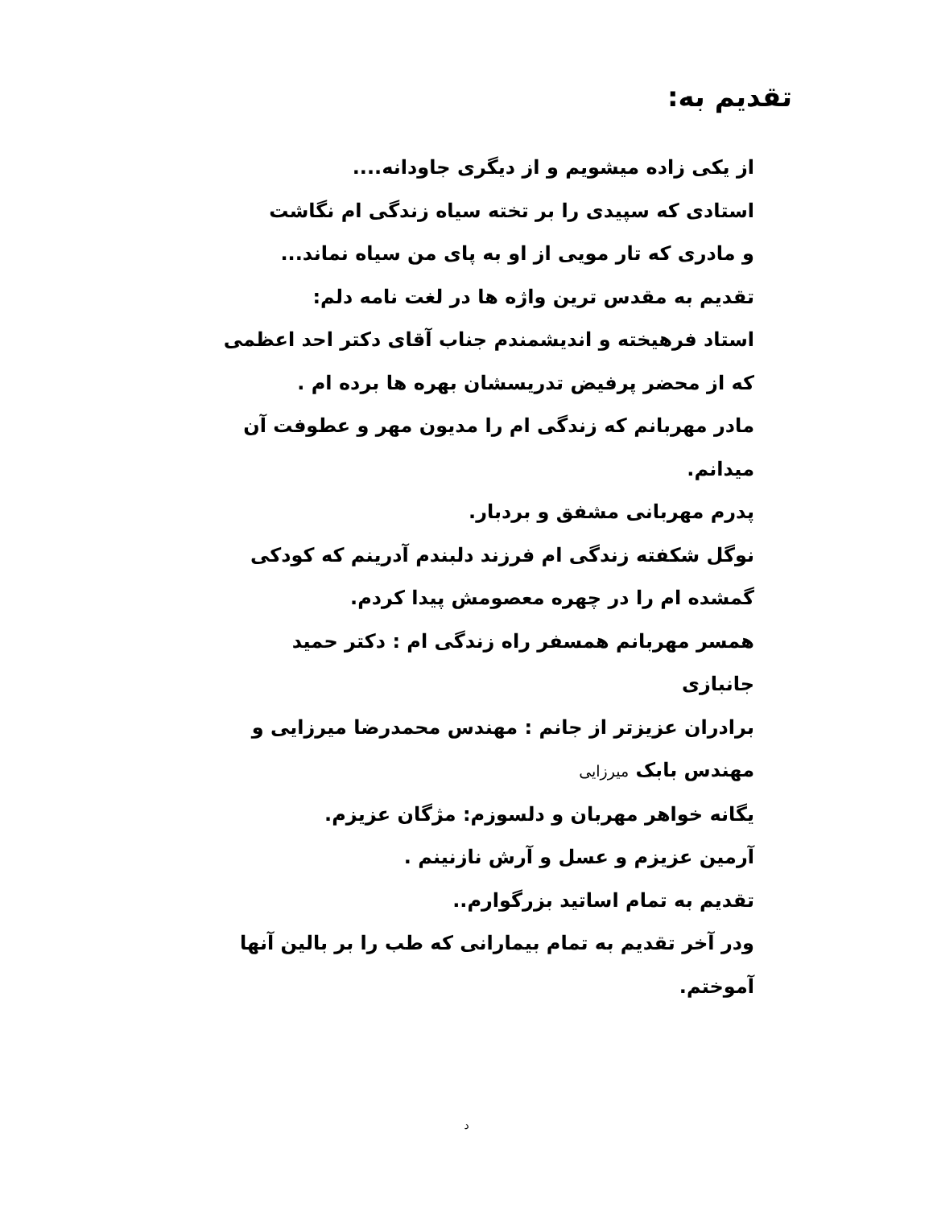تقدیم به:
از یکی زاده میشویم و از دیگری جاودانه....
استادی که سپیدی را بر تخته سیاه زندگی ام نگاشت
و مادری که تار مویی از او به پای من سیاه نماند...
تقدیم به مقدس ترین واژه ها در لغت نامه دلم:
استاد فرهیخته و اندیشمندم جناب آقای دکتر احد اعظمی که از محضر پرفیض تدریسشان بهره ها برده ام .
مادر مهربانم که زندگی ام را مدیون مهر و عطوفت آن میدانم.
پدرم مهربانی مشفق و بردبار.
نوگل شکفته زندگی ام فرزند دلبندم آدرینم که کودکی گمشده ام را در چهره معصومش پیدا کردم.
همسر مهربانم همسفر راه زندگی ام : دکتر حمید جانبازی
برادران عزیزتر از جانم : مهندس محمدرضا میرزایی و مهندس بابک میرزایی
یگانه خواهر مهربان و دلسوزم: مژگان عزیزم.
آرمین عزیزم و عسل و آرش نازنینم .
تقدیم به تمام اساتید بزرگوارم..
ودر آخر تقدیم به تمام بیمارانی که طب را بر بالین آنها آموختم.
د